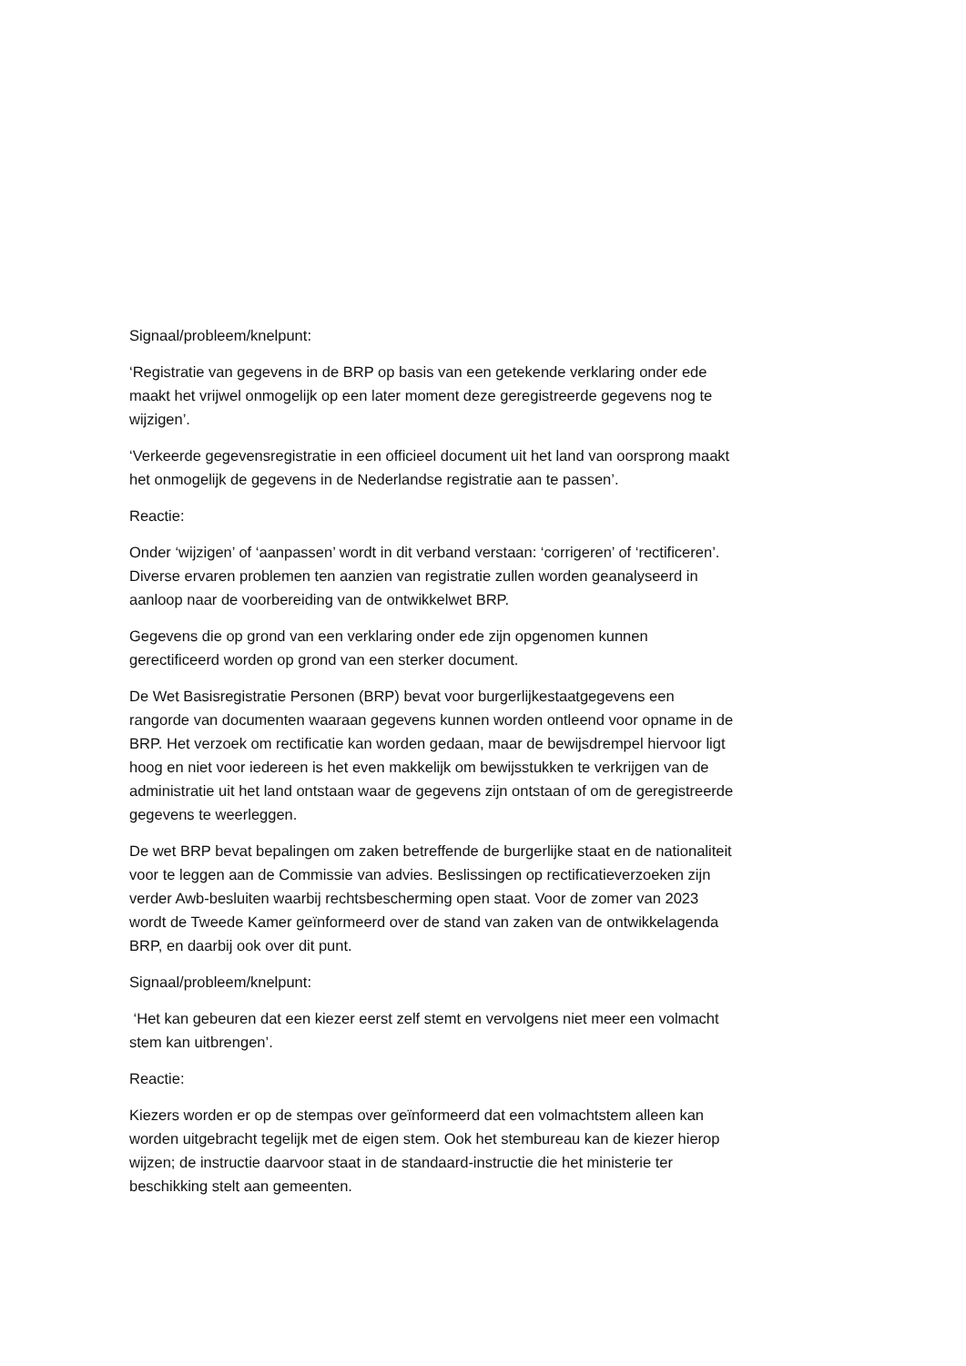Signaal/probleem/knelpunt:
‘Registratie van gegevens in de BRP op basis van een getekende verklaring onder ede maakt het vrijwel onmogelijk op een later moment deze geregistreerde gegevens nog te wijzigen’.
‘Verkeerde gegevensregistratie in een officieel document uit het land van oorsprong maakt het onmogelijk de gegevens in de Nederlandse registratie aan te passen’.
Reactie:
Onder ‘wijzigen’ of ‘aanpassen’ wordt in dit verband verstaan: ‘corrigeren’ of ‘rectificeren’. Diverse ervaren problemen ten aanzien van registratie zullen worden geanalyseerd in aanloop naar de voorbereiding van de ontwikkelwet BRP.
Gegevens die op grond van een verklaring onder ede zijn opgenomen kunnen gerectificeerd worden op grond van een sterker document.
De Wet Basisregistratie Personen (BRP) bevat voor burgerlijkestaatgegevens een rangorde van documenten waaraan gegevens kunnen worden ontleend voor opname in de BRP. Het verzoek om rectificatie kan worden gedaan, maar de bewijsdrempel hiervoor ligt hoog en niet voor iedereen is het even makkelijk om bewijsstukken te verkrijgen van de administratie uit het land ontstaan waar de gegevens zijn ontstaan of om de geregistreerde gegevens te weerleggen.
De wet BRP bevat bepalingen om zaken betreffende de burgerlijke staat en de nationaliteit voor te leggen aan de Commissie van advies. Beslissingen op rectificatieverzoeken zijn verder Awb-besluiten waarbij rechtsbescherming open staat. Voor de zomer van 2023 wordt de Tweede Kamer geïnformeerd over de stand van zaken van de ontwikkelagenda BRP, en daarbij ook over dit punt.
Signaal/probleem/knelpunt:
‘Het kan gebeuren dat een kiezer eerst zelf stemt en vervolgens niet meer een volmacht stem kan uitbrengen’.
Reactie:
Kiezers worden er op de stempas over geïnformeerd dat een volmachtstem alleen kan worden uitgebracht tegelijk met de eigen stem. Ook het stembureau kan de kiezer hierop wijzen; de instructie daarvoor staat in de standaard-instructie die het ministerie ter beschikking stelt aan gemeenten.